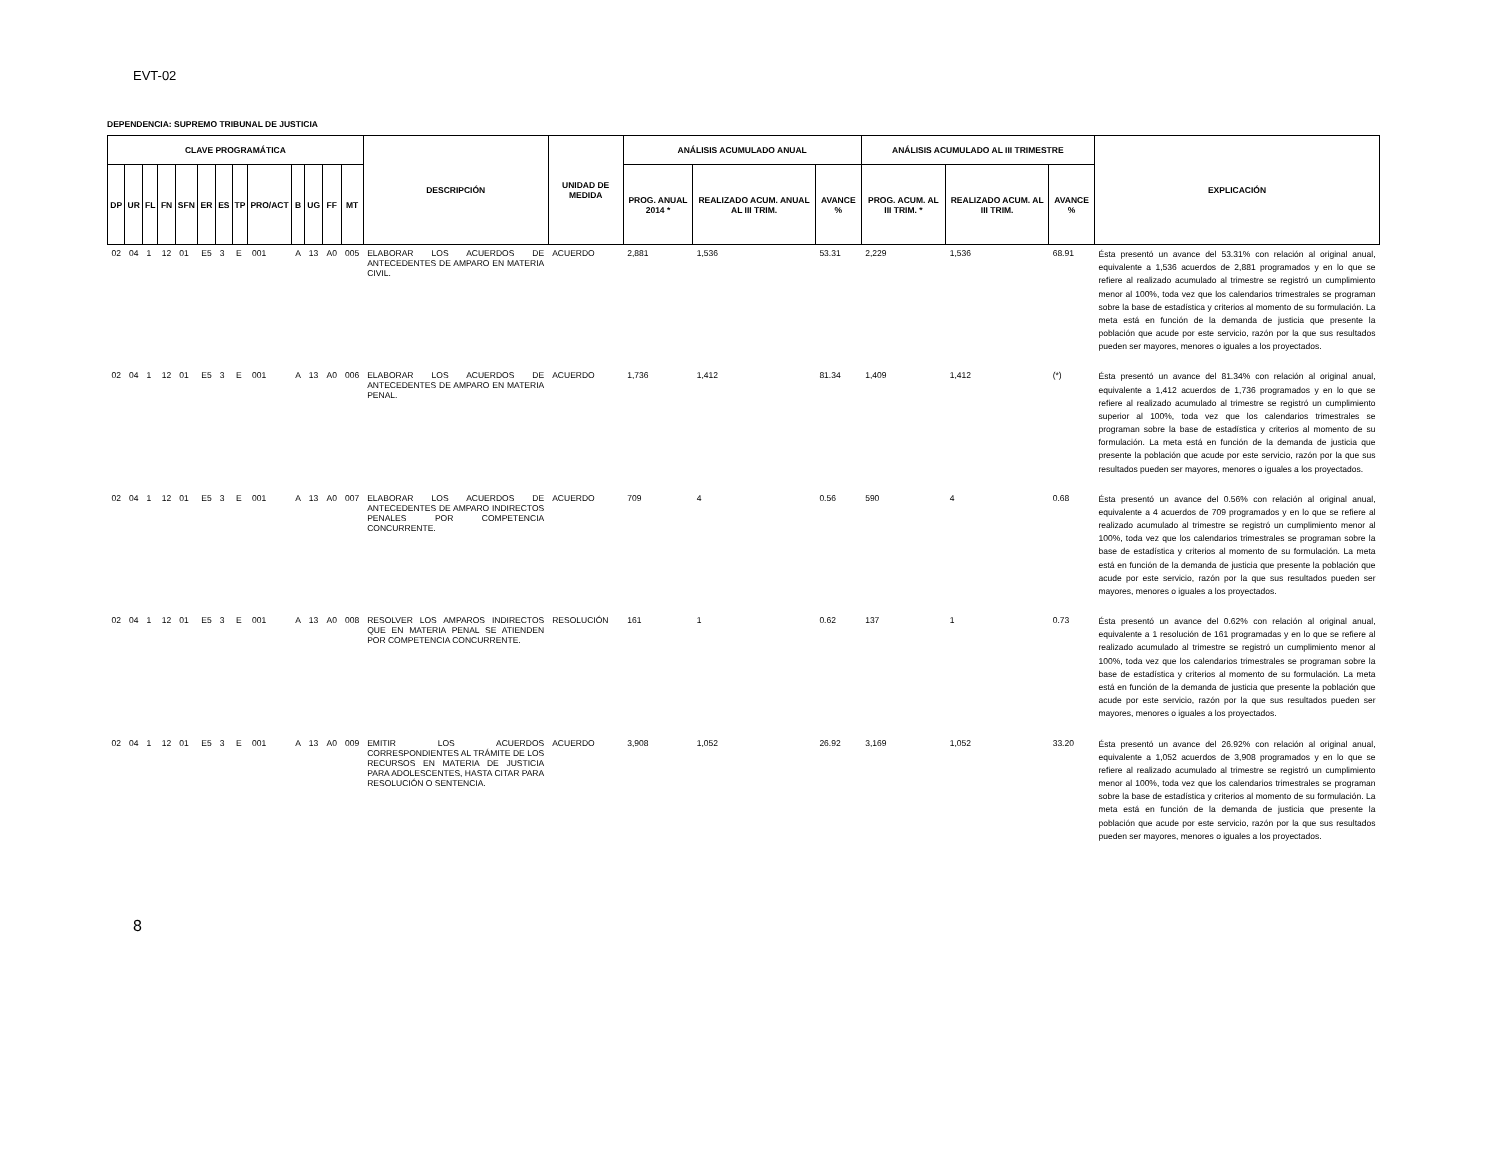EVT-02
DEPENDENCIA: SUPREMO TRIBUNAL DE JUSTICIA
| CLAVE PROGRAMÁTICA | | | | | | | | | | | | | DESCRIPCIÓN | UNIDAD DE MEDIDA | ANÁLISIS ACUMULADO ANUAL | | | ANÁLISIS ACUMULADO AL III TRIMESTRE | | | EXPLICACIÓN |
| --- | --- | --- | --- | --- | --- | --- | --- | --- | --- | --- | --- | --- | --- | --- | --- | --- | --- | --- | --- | --- | --- |
| DP | UR | FL | FN | SFN | ER | ES | TP | PRO/ACT | B | UG | FF | MT | | | PROG. ANUAL 2014 * | REALIZADO ACUM. ANUAL AL III TRIM. | AVANCE % | PROG. ACUM. AL III TRIM. * | REALIZADO ACUM. AL III TRIM. | AVANCE % | |
| 02 | 04 | 1 | 12 | 01 | E5 | 3 | E | 001 | A | 13 | A0 | 005 | ELABORAR LOS ACUERDOS DE ANTECEDENTES DE AMPARO EN MATERIA CIVIL. | ACUERDO | 2,881 | 1,536 | 53.31 | 2,229 | 1,536 | 68.91 | Ésta presentó un avance del 53.31% con relación al original anual, equivalente a 1,536 acuerdos de 2,881 programados y en lo que se refiere al realizado acumulado al trimestre se registró un cumplimiento menor al 100%, toda vez que los calendarios trimestrales se programan sobre la base de estadística y criterios al momento de su formulación. La meta está en función de la demanda de justicia que presente la población que acude por este servicio, razón por la que sus resultados pueden ser mayores, menores o iguales a los proyectados. |
| 02 | 04 | 1 | 12 | 01 | E5 | 3 | E | 001 | A | 13 | A0 | 006 | ELABORAR LOS ACUERDOS DE ANTECEDENTES DE AMPARO EN MATERIA PENAL. | ACUERDO | 1,736 | 1,412 | 81.34 | 1,409 | 1,412 | (*) | Ésta presentó un avance del 81.34% con relación al original anual, equivalente a 1,412 acuerdos de 1,736 programados y en lo que se refiere al realizado acumulado al trimestre se registró un cumplimiento superior al 100%, toda vez que los calendarios trimestrales se programan sobre la base de estadística y criterios al momento de su formulación. La meta está en función de la demanda de justicia que presente la población que acude por este servicio, razón por la que sus resultados pueden ser mayores, menores o iguales a los proyectados. |
| 02 | 04 | 1 | 12 | 01 | E5 | 3 | E | 001 | A | 13 | A0 | 007 | ELABORAR LOS ACUERDOS DE ANTECEDENTES DE AMPARO INDIRECTOS PENALES POR COMPETENCIA CONCURRENTE. | ACUERDO | 709 | 4 | 0.56 | 590 | 4 | 0.68 | Ésta presentó un avance del 0.56% con relación al original anual, equivalente a 4 acuerdos de 709 programados y en lo que se refiere al realizado acumulado al trimestre se registró un cumplimiento menor al 100%, toda vez que los calendarios trimestrales se programan sobre la base de estadística y criterios al momento de su formulación. La meta está en función de la demanda de justicia que presente la población que acude por este servicio, razón por la que sus resultados pueden ser mayores, menores o iguales a los proyectados. |
| 02 | 04 | 1 | 12 | 01 | E5 | 3 | E | 001 | A | 13 | A0 | 008 | RESOLVER LOS AMPAROS INDIRECTOS QUE EN MATERIA PENAL SE ATIENDEN POR COMPETENCIA CONCURRENTE. | RESOLUCIÓN | 161 | 1 | 0.62 | 137 | 1 | 0.73 | Ésta presentó un avance del 0.62% con relación al original anual, equivalente a 1 resolución de 161 programadas y en lo que se refiere al realizado acumulado al trimestre se registró un cumplimiento menor al 100%, toda vez que los calendarios trimestrales se programan sobre la base de estadística y criterios al momento de su formulación. La meta está en función de la demanda de justicia que presente la población que acude por este servicio, razón por la que sus resultados pueden ser mayores, menores o iguales a los proyectados. |
| 02 | 04 | 1 | 12 | 01 | E5 | 3 | E | 001 | A | 13 | A0 | 009 | EMITIR LOS ACUERDOS CORRESPONDIENTES AL TRÁMITE DE LOS RECURSOS EN MATERIA DE JUSTICIA PARA ADOLESCENTES, HASTA CITAR PARA RESOLUCIÓN O SENTENCIA. | ACUERDO | 3,908 | 1,052 | 26.92 | 3,169 | 1,052 | 33.20 | Ésta presentó un avance del 26.92% con relación al original anual, equivalente a 1,052 acuerdos de 3,908 programados y en lo que se refiere al realizado acumulado al trimestre se registró un cumplimiento menor al 100%, toda vez que los calendarios trimestrales se programan sobre la base de estadística y criterios al momento de su formulación. La meta está en función de la demanda de justicia que presente la población que acude por este servicio, razón por la que sus resultados pueden ser mayores, menores o iguales a los proyectados. |
8